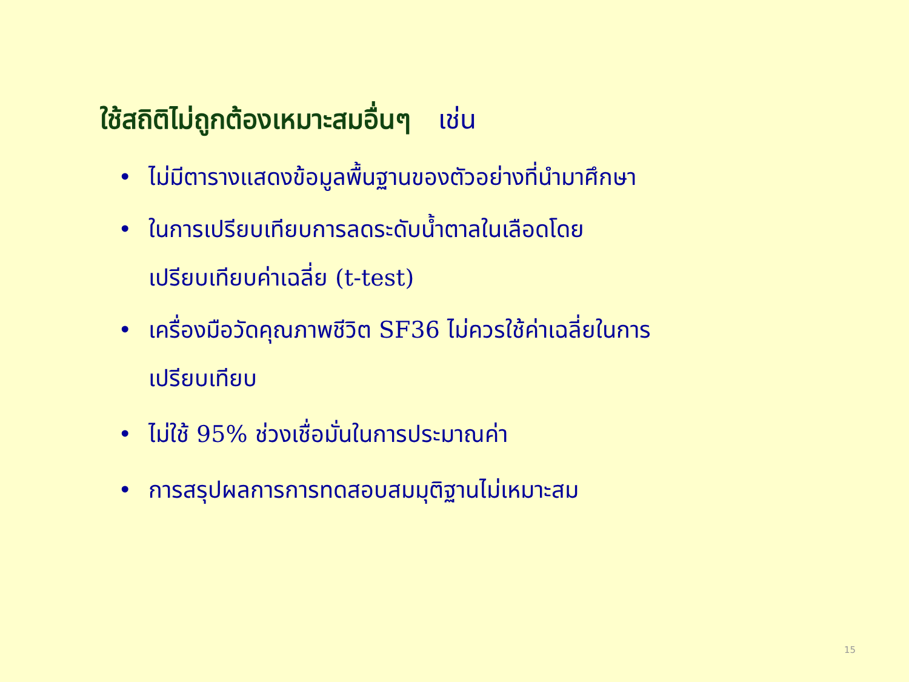ใช้สถิติไม่ถูกต้องเหมาะสมอื่นๆ เช่น
• ไม่มีตารางแสดงข้อมูลพื้นฐานของตัวอย่างที่นำมาศึกษา
• ในการเปรียบเทียบการลดระดับน้ำตาลในเลือดโดย
เปรียบเทียบค่าเฉลี่ย (t-test)
• เครื่องมือวัดคุณภาพชีวิต SF36 ไม่ควรใช้ค่าเฉลี่ยในการ
เปรียบเทียบ
• ไม่ใช้ 95% ช่วงเชื่อมั่นในการประมาณค่า
• การสรุปผลการการทดสอบสมมุติฐานไม่เหมาะสม
15